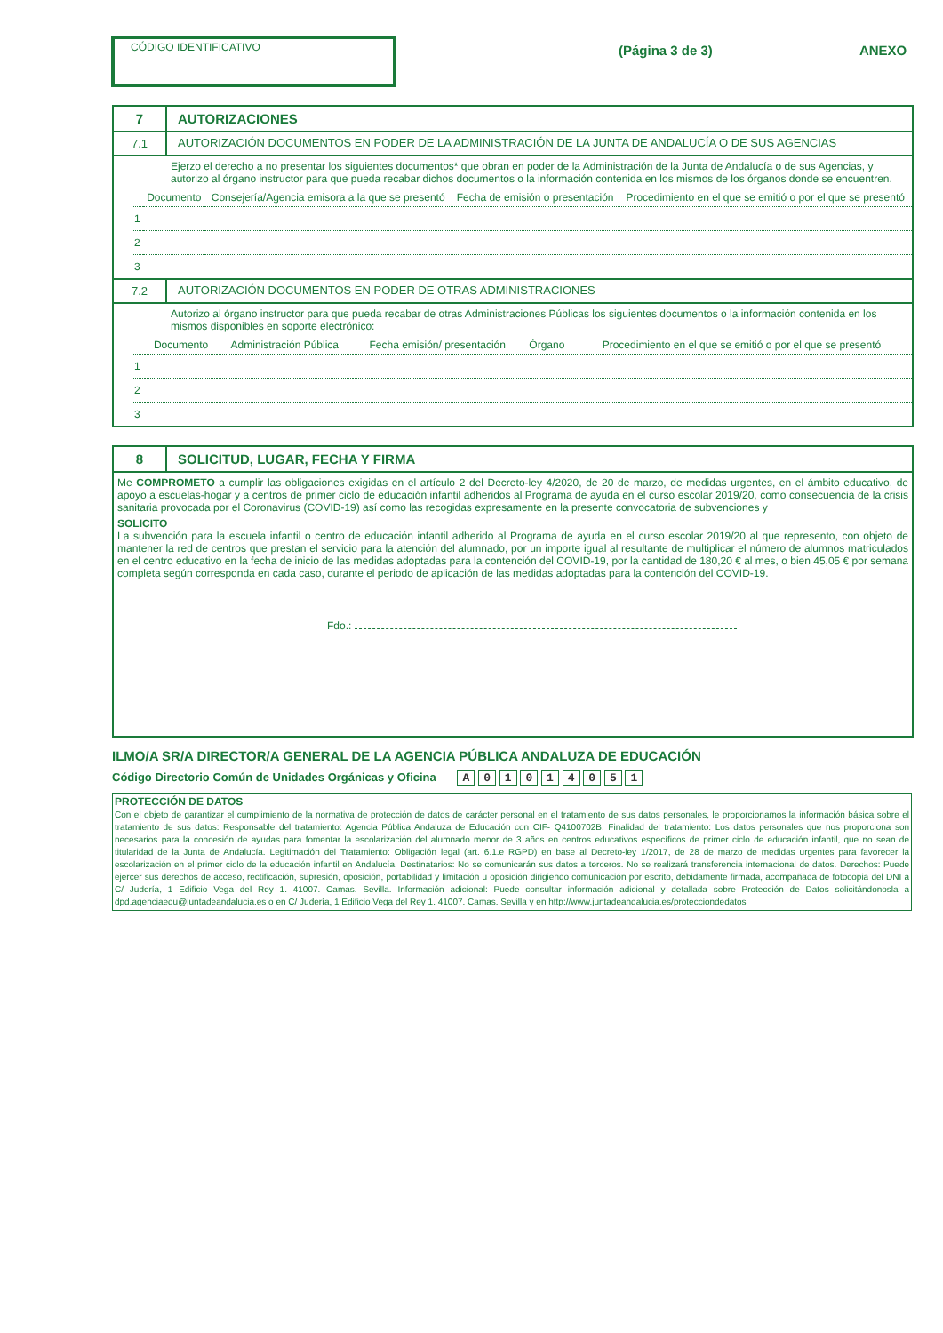CÓDIGO IDENTIFICATIVO
(Página 3 de 3) ANEXO
7 AUTORIZACIONES
7.1 AUTORIZACIÓN DOCUMENTOS EN PODER DE LA ADMINISTRACIÓN DE LA JUNTA DE ANDALUCÍA O DE SUS AGENCIAS
Ejerzo el derecho a no presentar los siguientes documentos* que obran en poder de la Administración de la Junta de Andalucía o de sus Agencias, y autorizo al órgano instructor para que pueda recabar dichos documentos o la información contenida en los mismos de los órganos donde se encuentren.
| | Documento | Consejería/Agencia emisora a la que se presentó | Fecha de emisión o presentación | Procedimiento en el que se emitió o por el que se presentó |
| --- | --- | --- | --- | --- |
| 1 | | | | |
| 2 | | | | |
| 3 | | | | |
7.2 AUTORIZACIÓN DOCUMENTOS EN PODER DE OTRAS ADMINISTRACIONES
Autorizo al órgano instructor para que pueda recabar de otras Administraciones Públicas los siguientes documentos o la información contenida en los mismos disponibles en soporte electrónico:
| | Documento | Administración Pública | Fecha emisión/ presentación | Órgano | Procedimiento en el que se emitió o por el que se presentó |
| --- | --- | --- | --- | --- | --- |
| 1 | | | | | |
| 2 | | | | | |
| 3 | | | | | |
8 SOLICITUD, LUGAR, FECHA Y FIRMA
Me COMPROMETO a cumplir las obligaciones exigidas en el artículo 2 del Decreto-ley 4/2020, de 20 de marzo, de medidas urgentes, en el ámbito educativo, de apoyo a escuelas-hogar y a centros de primer ciclo de educación infantil adheridos al Programa de ayuda en el curso escolar 2019/20, como consecuencia de la crisis sanitaria provocada por el Coronavirus (COVID-19) así como las recogidas expresamente en la presente convocatoria de subvenciones y
SOLICITO
La subvención para la escuela infantil o centro de educación infantil adherido al Programa de ayuda en el curso escolar 2019/20 al que represento, con objeto de mantener la red de centros que prestan el servicio para la atención del alumnado, por un importe igual al resultante de multiplicar el número de alumnos matriculados en el centro educativo en la fecha de inicio de las medidas adoptadas para la contención del COVID-19, por la cantidad de 180,20 € al mes, o bien 45,05 € por semana completa según corresponda en cada caso, durante el periodo de aplicación de las medidas adoptadas para la contención del COVID-19.
Fdo.:
ILMO/A SR/A DIRECTOR/A GENERAL DE LA AGENCIA PÚBLICA ANDALUZA DE EDUCACIÓN
Código Directorio Común de Unidades Orgánicas y Oficina A 0 1 0 1 4 0 5 1
PROTECCIÓN DE DATOS
Con el objeto de garantizar el cumplimiento de la normativa de protección de datos de carácter personal en el tratamiento de sus datos personales, le proporcionamos la información básica sobre el tratamiento de sus datos: Responsable del tratamiento: Agencia Pública Andaluza de Educación con CIF- Q4100702B. Finalidad del tratamiento: Los datos personales que nos proporciona son necesarios para la concesión de ayudas para fomentar la escolarización del alumnado menor de 3 años en centros educativos específicos de primer ciclo de educación infantil, que no sean de titularidad de la Junta de Andalucía. Legitimación del Tratamiento: Obligación legal (art. 6.1.e RGPD) en base al Decreto-ley 1/2017, de 28 de marzo de medidas urgentes para favorecer la escolarización en el primer ciclo de la educación infantil en Andalucía. Destinatarios: No se comunicarán sus datos a terceros. No se realizará transferencia internacional de datos. Derechos: Puede ejercer sus derechos de acceso, rectificación, supresión, oposición, portabilidad y limitación u oposición dirigiendo comunicación por escrito, debidamente firmada, acompañada de fotocopia del DNI a C/ Judería, 1 Edificio Vega del Rey 1. 41007. Camas. Sevilla. Información adicional: Puede consultar información adicional y detallada sobre Protección de Datos solicitándonosla a dpd.agenciaedu@juntadeandalucia.es o en C/ Judería, 1 Edificio Vega del Rey 1. 41007. Camas. Sevilla y en http://www.juntadeandalucia.es/protecciondedatos